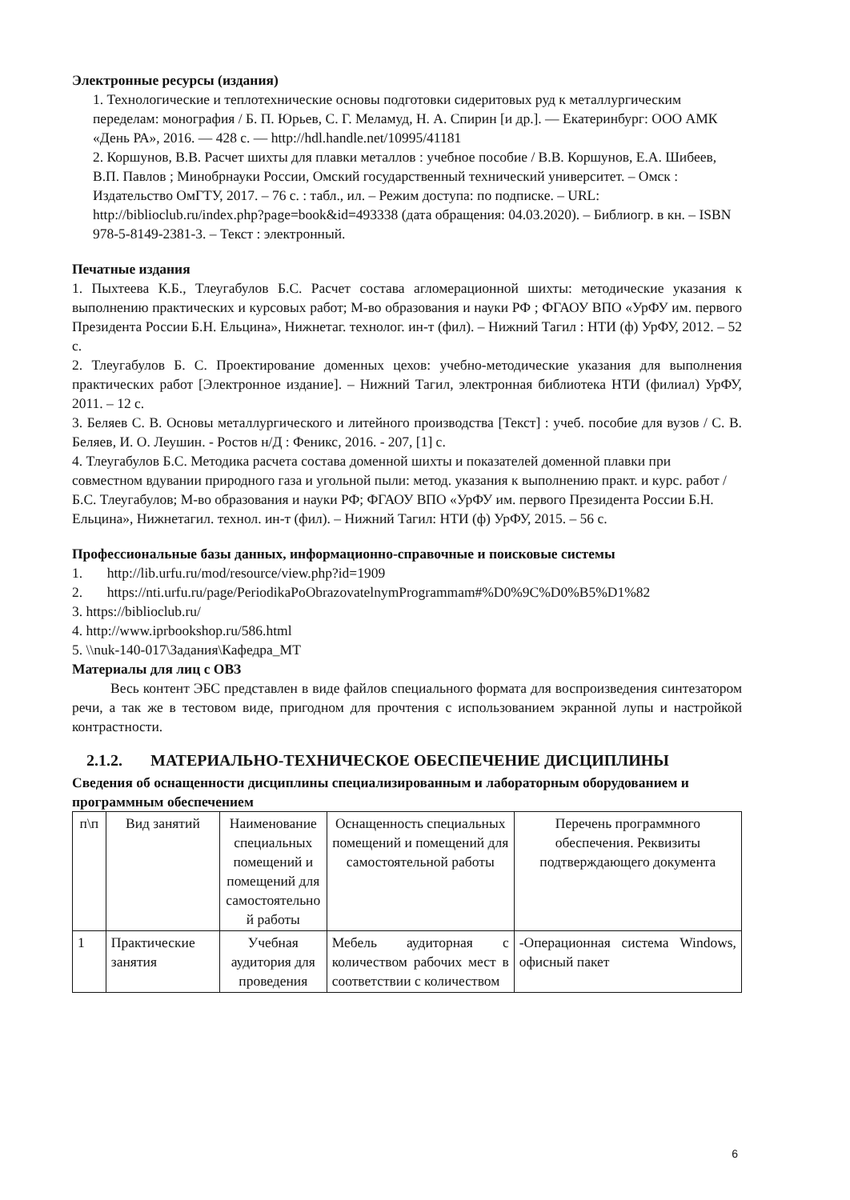Электронные ресурсы (издания)
1. Технологические и теплотехнические основы подготовки сидеритовых руд к металлургическим переделам: монография / Б. П. Юрьев, С. Г. Меламуд, Н. А. Спирин [и др.]. — Екатеринбург: ООО АМК «День РА», 2016. — 428 с. — http://hdl.handle.net/10995/41181
2. Коршунов, В.В. Расчет шихты для плавки металлов : учебное пособие / В.В. Коршунов, Е.А. Шибеев, В.П. Павлов ; Минобрнауки России, Омский государственный технический университет. – Омск : Издательство ОмГТУ, 2017. – 76 с. : табл., ил. – Режим доступа: по подписке. – URL: http://biblioclub.ru/index.php?page=book&id=493338 (дата обращения: 04.03.2020). – Библиогр. в кн. – ISBN 978-5-8149-2381-3. – Текст : электронный.
Печатные издания
1. Пыхтеева К.Б., Тлеугабулов Б.С. Расчет состава агломерационной шихты: методические указания к выполнению практических и курсовых работ; М-во образования и науки РФ ; ФГАОУ ВПО «УрФУ им. первого Президента России Б.Н. Ельцина», Нижнетаг. технолог. ин-т (фил). – Нижний Тагил : НТИ (ф) УрФУ, 2012. – 52 с.
2. Тлеугабулов Б. С. Проектирование доменных цехов: учебно-методические указания для выполнения практических работ [Электронное издание]. – Нижний Тагил, электронная библиотека НТИ (филиал) УрФУ, 2011. – 12 с.
3. Беляев С. В. Основы металлургического и литейного производства [Текст] : учеб. пособие для вузов / С. В. Беляев, И. О. Леушин. - Ростов н/Д : Феникс, 2016. - 207, [1] с.
4. Тлеугабулов Б.С. Методика расчета состава доменной шихты и показателей доменной плавки при совместном вдувании природного газа и угольной пыли: метод. указания к выполнению практ. и курс. работ / Б.С. Тлеугабулов; М-во образования и науки РФ; ФГАОУ ВПО «УрФУ им. первого Президента России Б.Н. Ельцина», Нижнетагил. технол. ин-т (фил). – Нижний Тагил: НТИ (ф) УрФУ, 2015. – 56 с.
Профессиональные базы данных, информационно-справочные и поисковые системы
1. http://lib.urfu.ru/mod/resource/view.php?id=1909
2. https://nti.urfu.ru/page/PeriodikaPoObrazovatelnymProgrammam#%D0%9C%D0%B5%D1%82
3. https://biblioclub.ru/
4. http://www.iprbookshop.ru/586.html
5. \\nuk-140-017\Задания\Кафедра_МТ
Материалы для лиц с ОВЗ
Весь контент ЭБС представлен в виде файлов специального формата для воспроизведения синтезатором речи, а так же в тестовом виде, пригодном для прочтения с использованием экранной лупы и настройкой контрастности.
2.1.2. МАТЕРИАЛЬНО-ТЕХНИЧЕСКОЕ ОБЕСПЕЧЕНИЕ ДИСЦИПЛИНЫ
Сведения об оснащенности дисциплины специализированным и лабораторным оборудованием и программным обеспечением
| п\п | Вид занятий | Наименование специальных помещений и помещений для самостоятельно й работы | Оснащенность специальных помещений и помещений для самостоятельной работы | Перечень программного обеспечения. Реквизиты подтверждающего документа |
| --- | --- | --- | --- | --- |
| 1 | Практические занятия | Учебная аудитория для проведения | Мебель аудиторная с количеством рабочих мест в соответствии с количеством | -Операционная система Windows, офисный пакет |
6